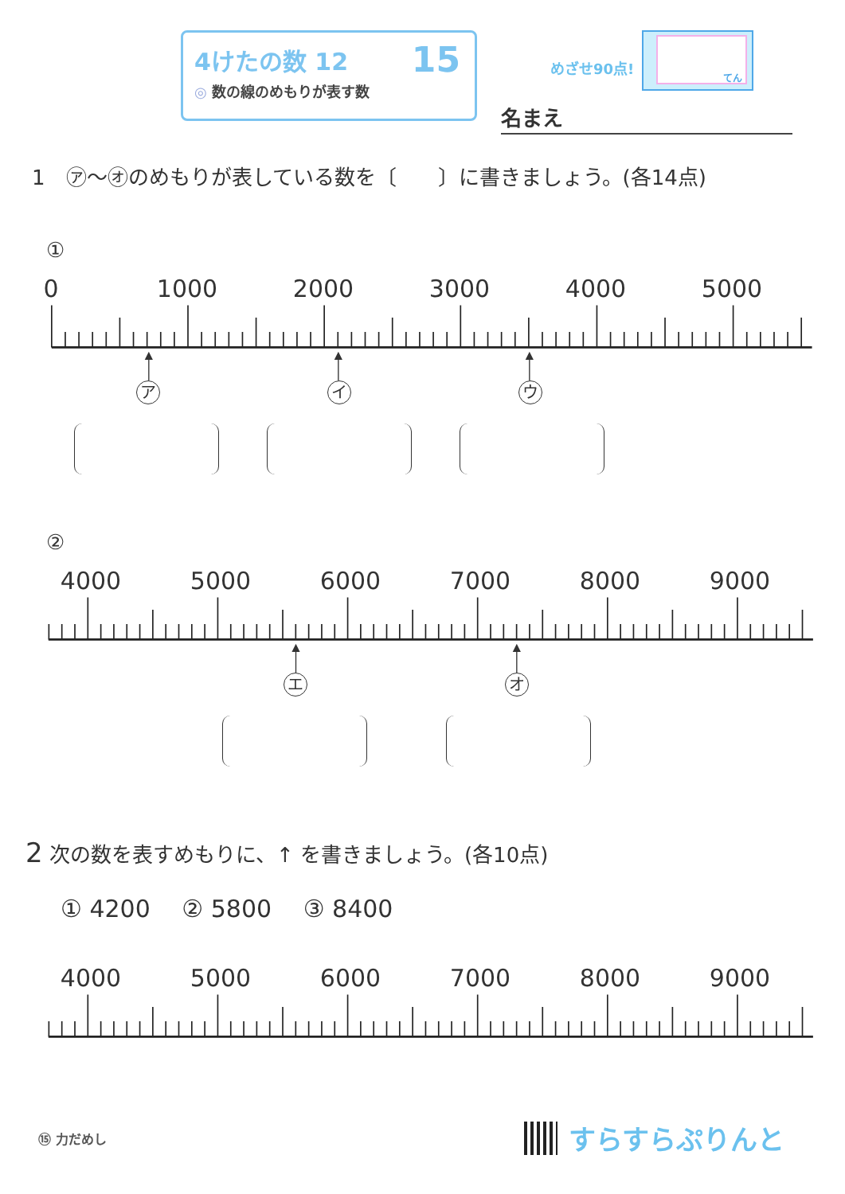4けたの数 12
◎ 数の線のめもりが表す数
15
めざせ90点!
てん
名まえ
1　㋐～㋔のめもりが表している数を〔　　〕に書きましょう。(各14点)
①
0 1000 2000 3000 4000 5000
アイ ウ
②
4000 5000 6000 7000 8000 9000
エオ
2 次の数を表すめもりに、↑ を書きましょう。(各10点)
① 4200　 ② 5800　 ③ 8400
4000 5000 6000 7000 8000 9000
⑮ 力だめし
すらすらぷりんと